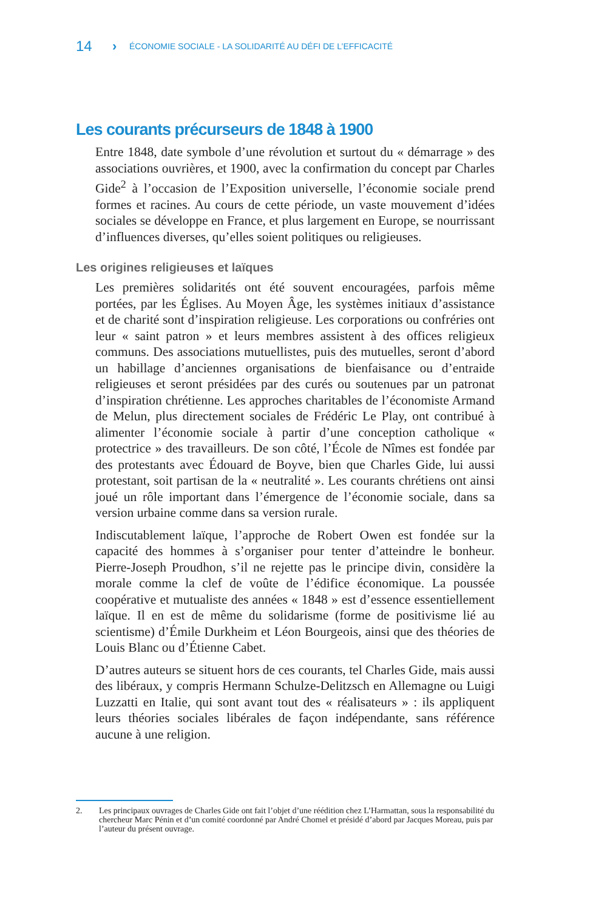14 › ÉCONOMIE SOCIALE - LA SOLIDARITÉ AU DÉFI DE L’EFFICACITÉ
Les courants précurseurs de 1848 à 1900
Entre 1848, date symbole d’une révolution et surtout du « démarrage » des associations ouvrières, et 1900, avec la confirmation du concept par Charles Gide<sup>2</sup> à l’occasion de l’Exposition universelle, l’économie sociale prend formes et racines. Au cours de cette période, un vaste mouvement d’idées sociales se développe en France, et plus largement en Europe, se nourrissant d’influences diverses, qu’elles soient politiques ou religieuses.
Les origines religieuses et laïques
Les premières solidarités ont été souvent encouragées, parfois même portées, par les Églises. Au Moyen Âge, les systèmes initiaux d’assistance et de charité sont d’inspiration religieuse. Les corporations ou confréries ont leur « saint patron » et leurs membres assistent à des offices religieux communs. Des associations mutuellistes, puis des mutuelles, seront d’abord un habillage d’anciennes organisations de bienfaisance ou d’entraide religieuses et seront présidées par des curés ou soutenues par un patronat d’inspiration chrétienne. Les approches charitables de l’économiste Armand de Melun, plus directement sociales de Frédéric Le Play, ont contribué à alimenter l’économie sociale à partir d’une conception catholique « protectrice » des travailleurs. De son côté, l’École de Nîmes est fondée par des protestants avec Édouard de Boyve, bien que Charles Gide, lui aussi protestant, soit partisan de la « neutralité ». Les courants chrétiens ont ainsi joué un rôle important dans l’émergence de l’économie sociale, dans sa version urbaine comme dans sa version rurale.
Indiscutablement laïque, l’approche de Robert Owen est fondée sur la capacité des hommes à s’organiser pour tenter d’atteindre le bonheur. Pierre-Joseph Proudhon, s’il ne rejette pas le principe divin, considère la morale comme la clef de voûte de l’édifice économique. La poussée coopérative et mutualiste des années « 1848 » est d’essence essentiellement laïque. Il en est de même du solidarisme (forme de positivisme lié au scientisme) d’Émile Durkheim et Léon Bourgeois, ainsi que des théories de Louis Blanc ou d’Étienne Cabet.
D’autres auteurs se situent hors de ces courants, tel Charles Gide, mais aussi des libéraux, y compris Hermann Schulze-Delitzsch en Allemagne ou Luigi Luzzatti en Italie, qui sont avant tout des « réalisateurs » : ils appliquent leurs théories sociales libérales de façon indépendante, sans référence aucune à une religion.
2. Les principaux ouvrages de Charles Gide ont fait l’objet d’une réédition chez L’Harmattan, sous la responsabilité du chercheur Marc Pénin et d’un comité coordonné par André Chomel et présidé d’abord par Jacques Moreau, puis par l’auteur du présent ouvrage.